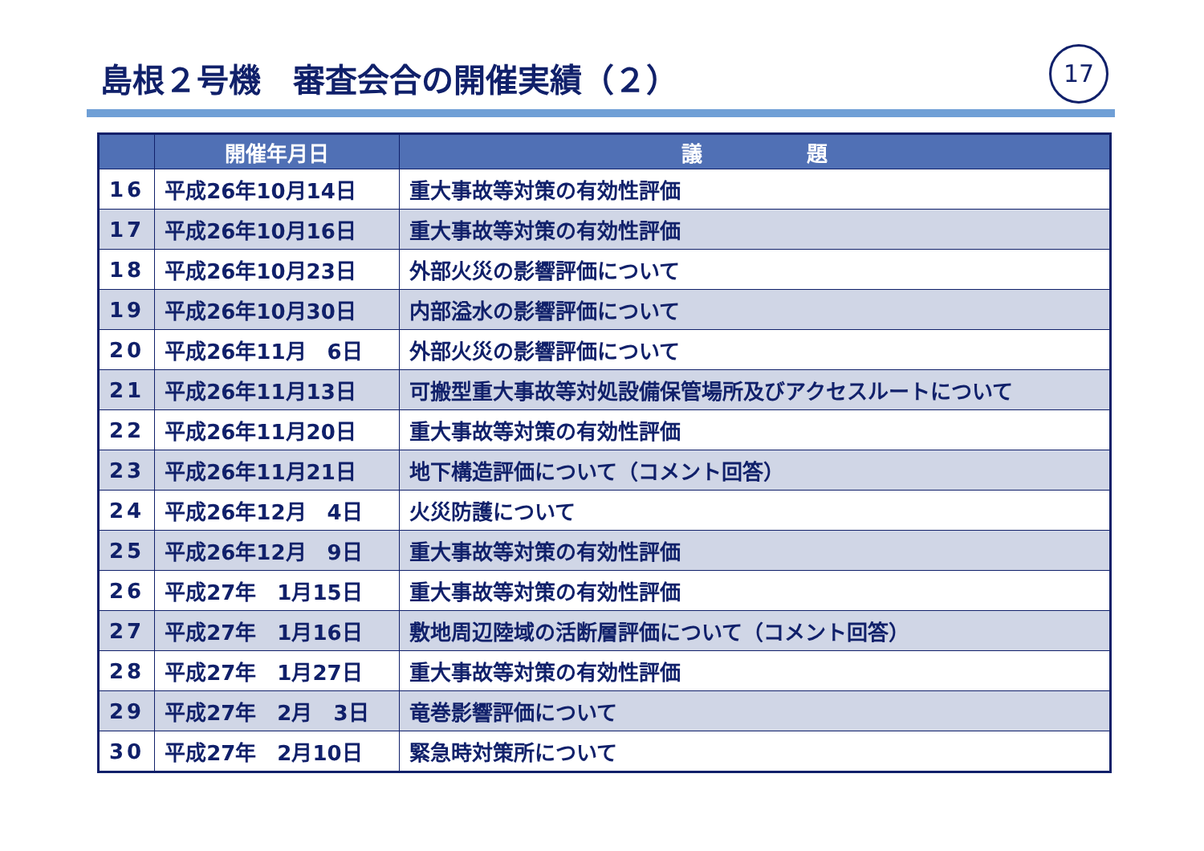島根２号機　審査会合の開催実績（２） 17
| | 開催年月日 | 議 題 |
| --- | --- | --- |
| 16 | 平成26年10月14日 | 重大事故等対策の有効性評価 |
| 17 | 平成26年10月16日 | 重大事故等対策の有効性評価 |
| 18 | 平成26年10月23日 | 外部火災の影響評価について |
| 19 | 平成26年10月30日 | 内部溢水の影響評価について |
| 20 | 平成26年11月 6日 | 外部火災の影響評価について |
| 21 | 平成26年11月13日 | 可搬型重大事故等対処設備保管場所及びアクセスルートについて |
| 22 | 平成26年11月20日 | 重大事故等対策の有効性評価 |
| 23 | 平成26年11月21日 | 地下構造評価について（コメント回答） |
| 24 | 平成26年12月 4日 | 火災防護について |
| 25 | 平成26年12月 9日 | 重大事故等対策の有効性評価 |
| 26 | 平成27年 1月15日 | 重大事故等対策の有効性評価 |
| 27 | 平成27年 1月16日 | 敷地周辺陸域の活断層評価について（コメント回答） |
| 28 | 平成27年 1月27日 | 重大事故等対策の有効性評価 |
| 29 | 平成27年 2月 3日 | 竜巻影響評価について |
| 30 | 平成27年 2月10日 | 緊急時対策所について |